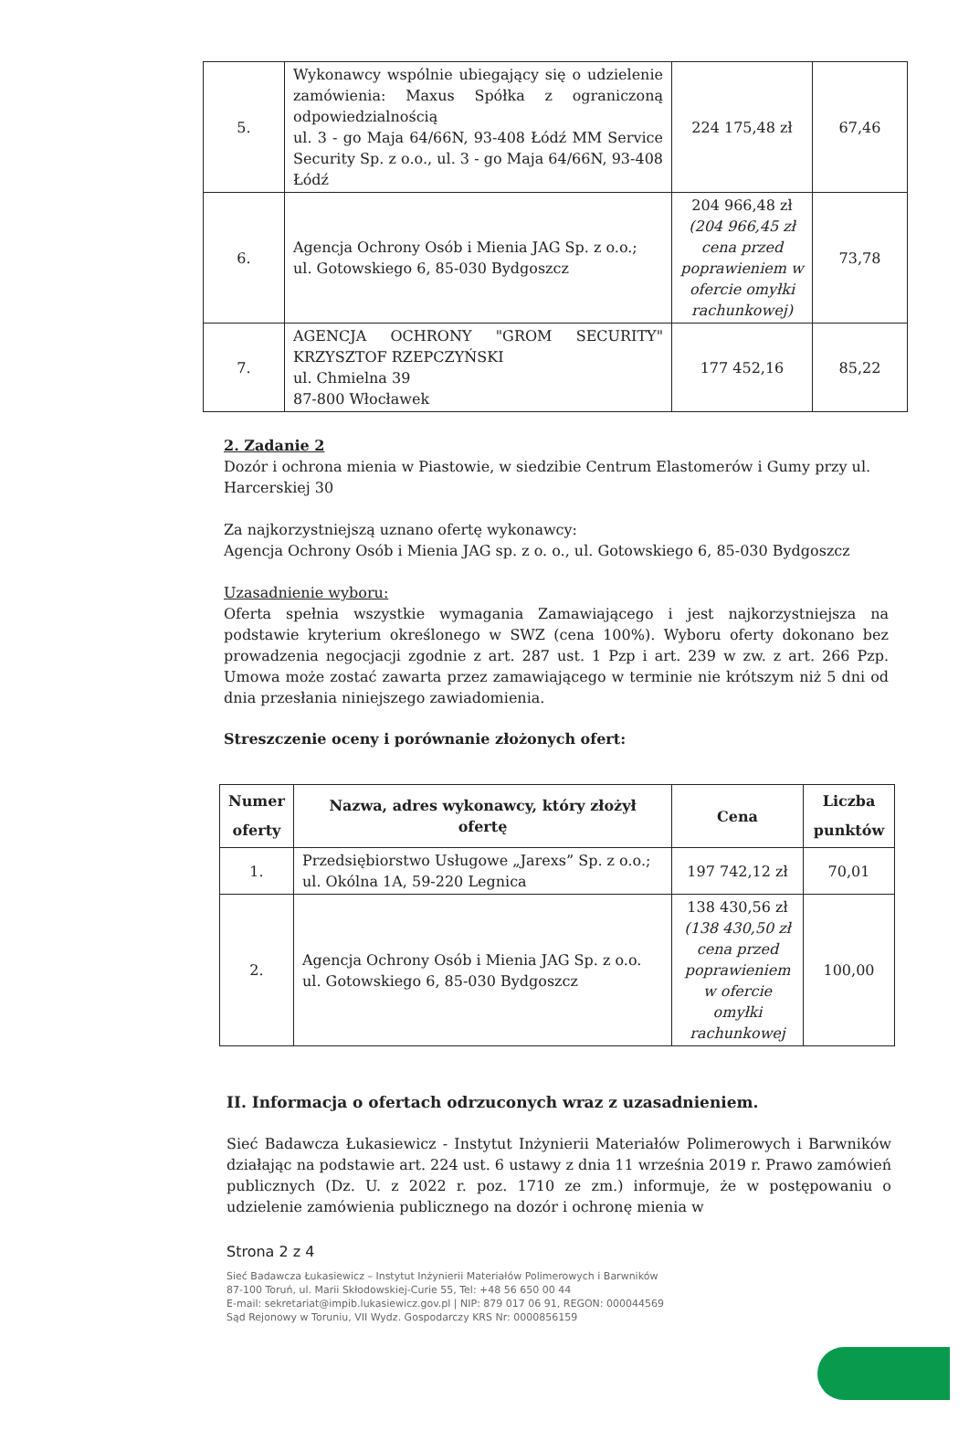| 5. | Wykonawcy wspólnie ubiegający się o udzielenie zamówienia: Maxus Spółka z ograniczoną odpowiedzialnością ul. 3 - go Maja 64/66N, 93-408 Łódź MM Service Security Sp. z o.o., ul. 3 - go Maja 64/66N, 93-408 Łódź | 224 175,48 zł | 67,46 |
| 6. | Agencja Ochrony Osób i Mienia JAG Sp. z o.o.; ul. Gotowskiego 6, 85-030 Bydgoszcz | 204 966,48 zł (204 966,45 zł cena przed poprawieniem w ofercie omyłki rachunkowej) | 73,78 |
| 7. | AGENCJA OCHRONY "GROM SECURITY" KRZYSZTOF RZEPCZYŃSKI ul. Chmielna 39 87-800 Włocławek | 177 452,16 | 85,22 |
2. Zadanie 2
Dozór i ochrona mienia w Piastowie, w siedzibie Centrum Elastomerów i Gumy przy ul. Harcerskiej 30
Za najkorzystniejszą uznano ofertę wykonawcy:
Agencja Ochrony Osób i Mienia JAG sp. z o. o., ul. Gotowskiego 6, 85-030 Bydgoszcz
Uzasadnienie wyboru:
Oferta spełnia wszystkie wymagania Zamawiającego i jest najkorzystniejsza na podstawie kryterium określonego w SWZ (cena 100%). Wyboru oferty dokonano bez prowadzenia negocjacji zgodnie z art. 287 ust. 1 Pzp i art. 239 w zw. z art. 266 Pzp. Umowa może zostać zawarta przez zamawiającego w terminie nie krótszym niż 5 dni od dnia przesłania niniejszego zawiadomienia.
Streszczenie oceny i porównanie złożonych ofert:
| Numer oferty | Nazwa, adres wykonawcy, który złożył ofertę | Cena | Liczba punktów |
| --- | --- | --- | --- |
| 1. | Przedsiębiorstwo Usługowe „Jarexs” Sp. z o.o.; ul. Okólna 1A, 59-220 Legnica | 197 742,12 zł | 70,01 |
| 2. | Agencja Ochrony Osób i Mienia JAG Sp. z o.o. ul. Gotowskiego 6, 85-030 Bydgoszcz | 138 430,56 zł (138 430,50 zł cena przed poprawieniem w ofercie omyłki rachunkowej | 100,00 |
II. Informacja o ofertach odrzuconych wraz z uzasadnieniem.
Sieć Badawcza Łukasiewicz - Instytut Inżynierii Materiałów Polimerowych i Barwników działając na podstawie art. 224 ust. 6 ustawy z dnia 11 września 2019 r. Prawo zamówień publicznych (Dz. U. z 2022 r. poz. 1710 ze zm.) informuje, że w postępowaniu o udzielenie zamówienia publicznego na dozór i ochronę mienia w
Strona 2 z 4
Sieć Badawcza Łukasiewicz – Instytut Inżynierii Materiałów Polimerowych i Barwników
87-100 Toruń, ul. Marii Skłodowskiej-Curie 55, Tel: +48 56 650 00 44
E-mail: sekretariat@impib.lukasiewicz.gov.pl | NIP: 879 017 06 91, REGON: 000044569
Sąd Rejonowy w Toruniu, VII Wydz. Gospodarczy KRS Nr: 0000856159